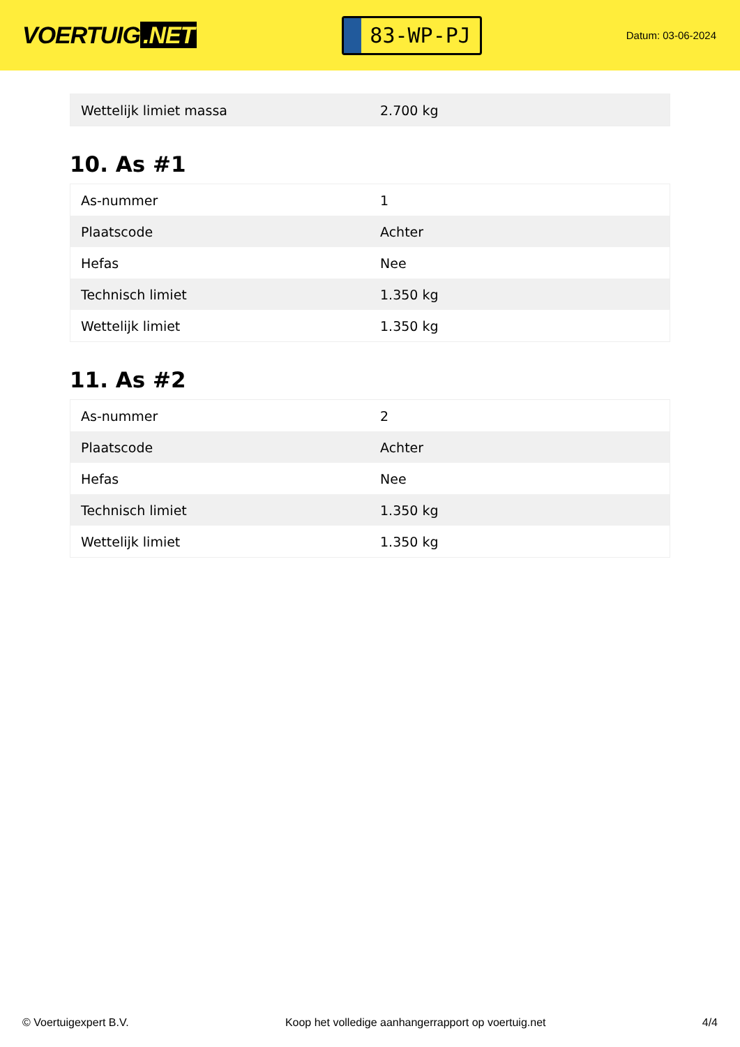VOERTUIG.NET
83-WP-PJ
Datum: 03-06-2024
| Wettelijk limiet massa | 2.700 kg |
10. As #1
| As-nummer | 1 |
| Plaatscode | Achter |
| Hefas | Nee |
| Technisch limiet | 1.350 kg |
| Wettelijk limiet | 1.350 kg |
11. As #2
| As-nummer | 2 |
| Plaatscode | Achter |
| Hefas | Nee |
| Technisch limiet | 1.350 kg |
| Wettelijk limiet | 1.350 kg |
© Voertuigexpert B.V. Koop het volledige aanhangerrapport op voertuig.net 4/4